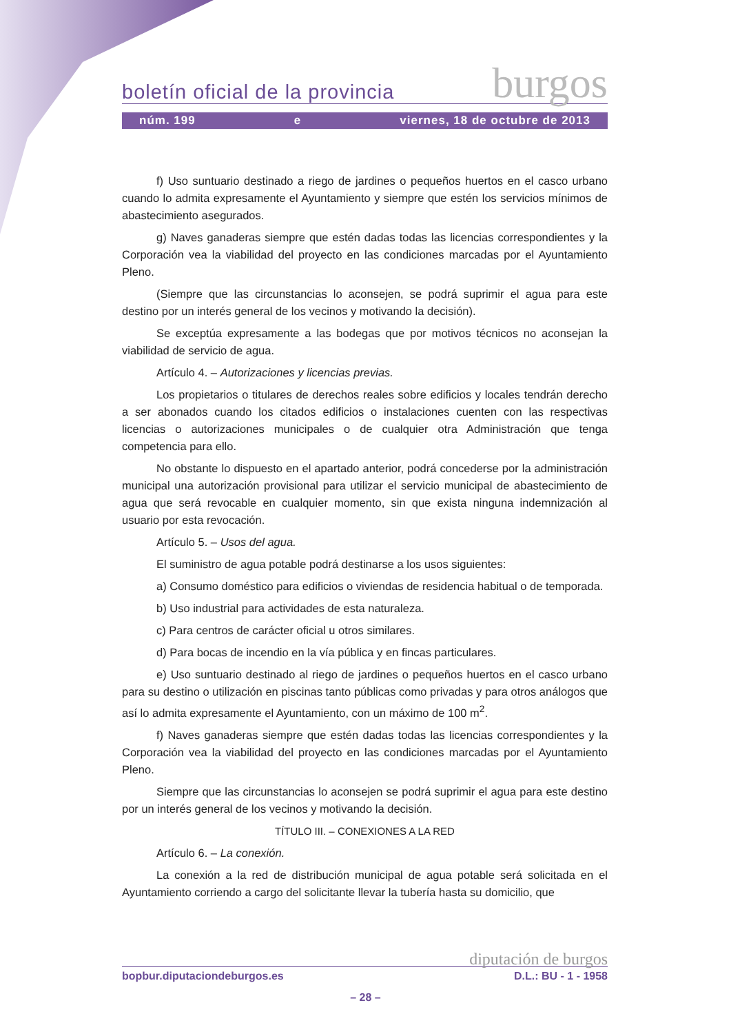boletín oficial de la provincia burgos
núm. 199 e viernes, 18 de octubre de 2013
f) Uso suntuario destinado a riego de jardines o pequeños huertos en el casco urbano cuando lo admita expresamente el Ayuntamiento y siempre que estén los servicios mínimos de abastecimiento asegurados.
g) Naves ganaderas siempre que estén dadas todas las licencias correspondientes y la Corporación vea la viabilidad del proyecto en las condiciones marcadas por el Ayuntamiento Pleno.
(Siempre que las circunstancias lo aconsejen, se podrá suprimir el agua para este destino por un interés general de los vecinos y motivando la decisión).
Se exceptúa expresamente a las bodegas que por motivos técnicos no aconsejan la viabilidad de servicio de agua.
Artículo 4. – Autorizaciones y licencias previas.
Los propietarios o titulares de derechos reales sobre edificios y locales tendrán derecho a ser abonados cuando los citados edificios o instalaciones cuenten con las respectivas licencias o autorizaciones municipales o de cualquier otra Administración que tenga competencia para ello.
No obstante lo dispuesto en el apartado anterior, podrá concederse por la administración municipal una autorización provisional para utilizar el servicio municipal de abastecimiento de agua que será revocable en cualquier momento, sin que exista ninguna indemnización al usuario por esta revocación.
Artículo 5. – Usos del agua.
El suministro de agua potable podrá destinarse a los usos siguientes:
a) Consumo doméstico para edificios o viviendas de residencia habitual o de temporada.
b) Uso industrial para actividades de esta naturaleza.
c) Para centros de carácter oficial u otros similares.
d) Para bocas de incendio en la vía pública y en fincas particulares.
e) Uso suntuario destinado al riego de jardines o pequeños huertos en el casco urbano para su destino o utilización en piscinas tanto públicas como privadas y para otros análogos que así lo admita expresamente el Ayuntamiento, con un máximo de 100 m<sup>2</sup>.
f) Naves ganaderas siempre que estén dadas todas las licencias correspondientes y la Corporación vea la viabilidad del proyecto en las condiciones marcadas por el Ayuntamiento Pleno.
Siempre que las circunstancias lo aconsejen se podrá suprimir el agua para este destino por un interés general de los vecinos y motivando la decisión.
TÍTULO III. – CONEXIONES A LA RED
Artículo 6. – La conexión.
La conexión a la red de distribución municipal de agua potable será solicitada en el Ayuntamiento corriendo a cargo del solicitante llevar la tubería hasta su domicilio, que
diputación de burgos
bopbur.diputaciondeburgos.es D.L.: BU - 1 - 1958
– 28 –